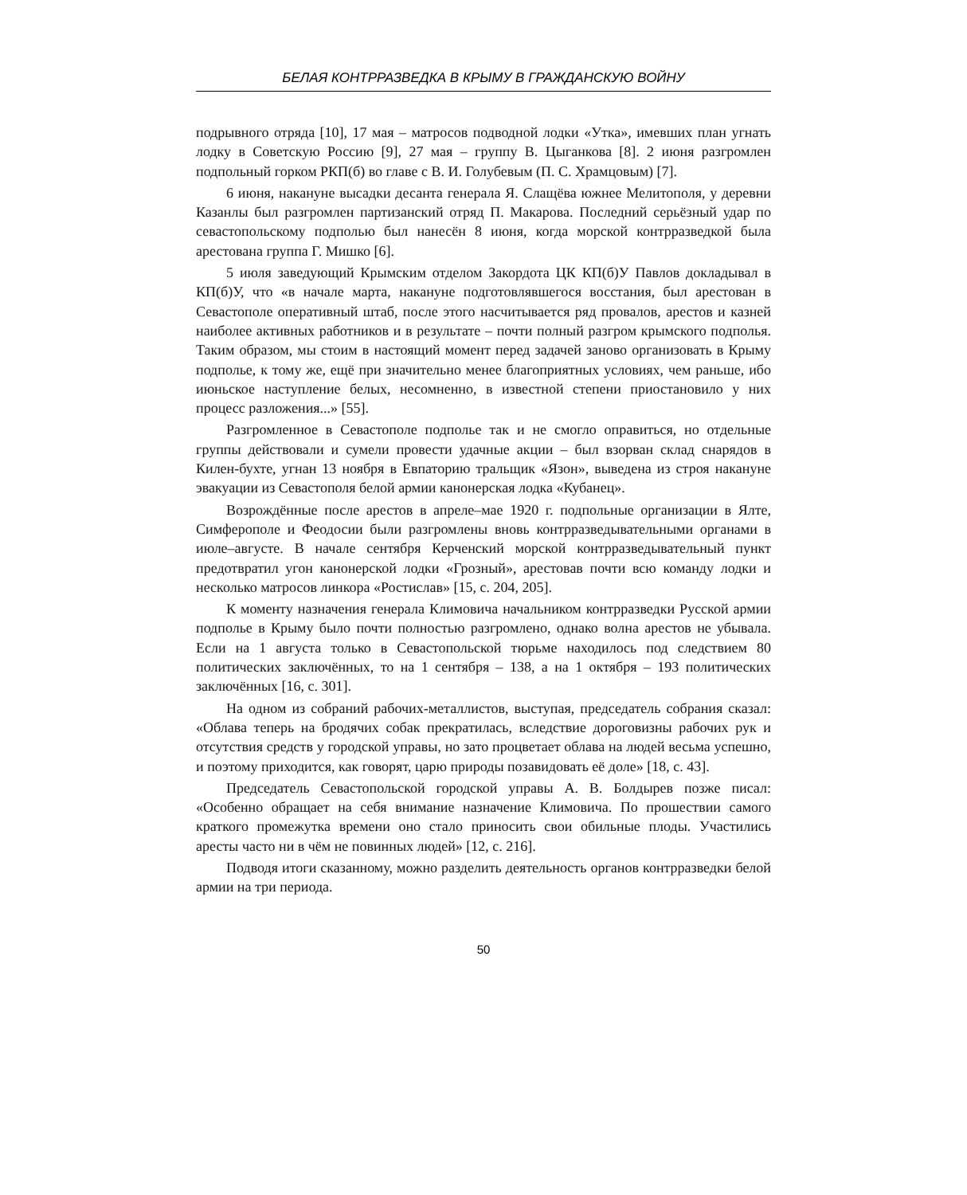БЕЛАЯ КОНТРРАЗВЕДКА В КРЫМУ В ГРАЖДАНСКУЮ ВОЙНУ
подрывного отряда [10], 17 мая – матросов подводной лодки «Утка», имевших план угнать лодку в Советскую Россию [9], 27 мая – группу В. Цыганкова [8]. 2 июня разгромлен подпольный горком РКП(б) во главе с В. И. Голубевым (П. С. Храмцовым) [7].
6 июня, накануне высадки десанта генерала Я. Слащёва южнее Мелитополя, у деревни Казанлы был разгромлен партизанский отряд П. Макарова. Последний серьёзный удар по севастопольскому подполью был нанесён 8 июня, когда морской контрразведкой была арестована группа Г. Мишко [6].
5 июля заведующий Крымским отделом Закордота ЦК КП(б)У Павлов докладывал в КП(б)У, что «в начале марта, накануне подготовлявшегося восстания, был арестован в Севастополе оперативный штаб, после этого насчитывается ряд провалов, арестов и казней наиболее активных работников и в результате – почти полный разгром крымского подполья. Таким образом, мы стоим в настоящий момент перед задачей заново организовать в Крыму подполье, к тому же, ещё при значительно менее благоприятных условиях, чем раньше, ибо июньское наступление белых, несомненно, в известной степени приостановило у них процесс разложения...» [55].
Разгромленное в Севастополе подполье так и не смогло оправиться, но отдельные группы действовали и сумели провести удачные акции – был взорван склад снарядов в Килен-бухте, угнан 13 ноября в Евпаторию тральщик «Язон», выведена из строя накануне эвакуации из Севастополя белой армии канонерская лодка «Кубанец».
Возрождённые после арестов в апреле–мае 1920 г. подпольные организации в Ялте, Симферополе и Феодосии были разгромлены вновь контрразведывательными органами в июле–августе. В начале сентября Керченский морской контрразведывательный пункт предотвратил угон канонерской лодки «Грозный», арестовав почти всю команду лодки и несколько матросов линкора «Ростислав» [15, с. 204, 205].
К моменту назначения генерала Климовича начальником контрразведки Русской армии подполье в Крыму было почти полностью разгромлено, однако волна арестов не убывала. Если на 1 августа только в Севастопольской тюрьме находилось под следствием 80 политических заключённых, то на 1 сентября – 138, а на 1 октября – 193 политических заключённых [16, с. 301].
На одном из собраний рабочих-металлистов, выступая, председатель собрания сказал: «Облава теперь на бродячих собак прекратилась, вследствие дороговизны рабочих рук и отсутствия средств у городской управы, но зато процветает облава на людей весьма успешно, и поэтому приходится, как говорят, царю природы позавидовать её доле» [18, с. 43].
Председатель Севастопольской городской управы А. В. Болдырев позже писал: «Особенно обращает на себя внимание назначение Климовича. По прошествии самого краткого промежутка времени оно стало приносить свои обильные плоды. Участились аресты часто ни в чём не повинных людей» [12, с. 216].
Подводя итоги сказанному, можно разделить деятельность органов контрразведки белой армии на три периода.
50